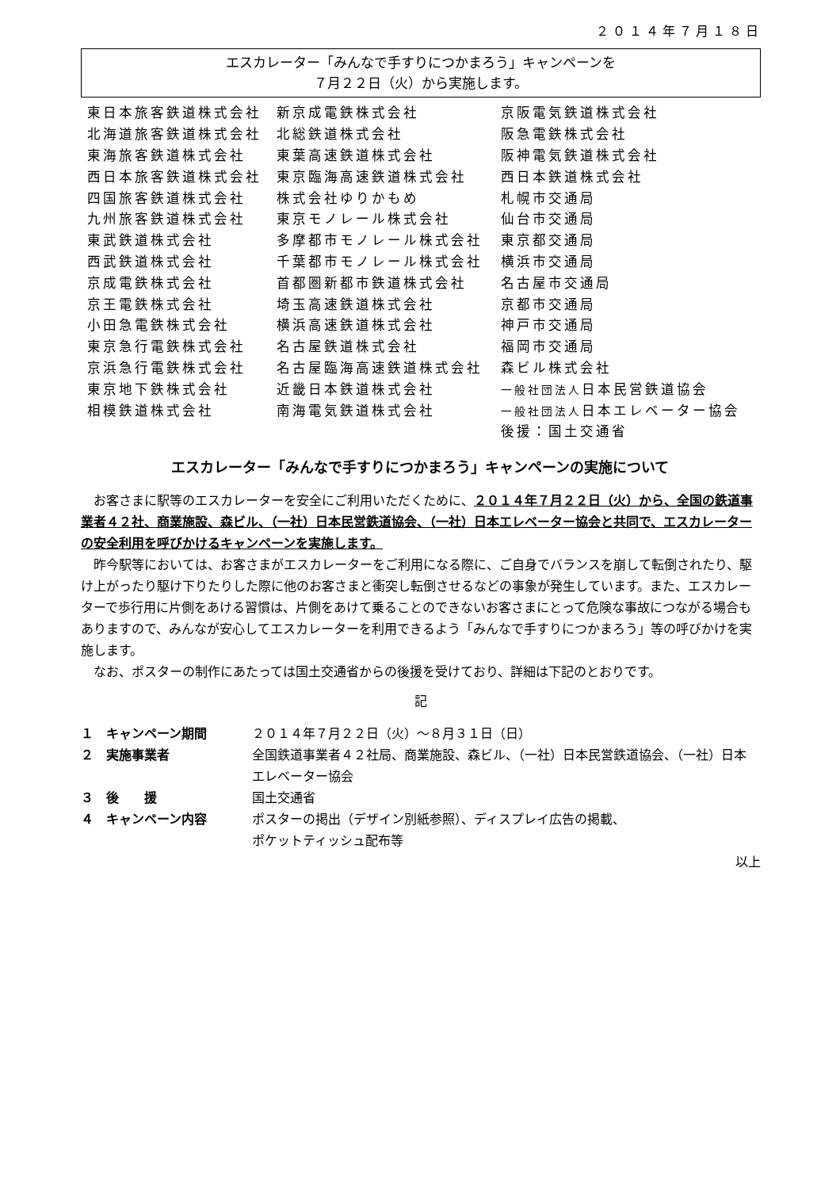２０１４年７月１８日
エスカレーター「みんなで手すりにつかまろう」キャンペーンを
７月２２日（火）から実施します。
| 東日本旅客鉄道株式会社 | 新京成電鉄株式会社 | 京阪電気鉄道株式会社 |
| 北海道旅客鉄道株式会社 | 北総鉄道株式会社 | 阪急電鉄株式会社 |
| 東海旅客鉄道株式会社 | 東葉高速鉄道株式会社 | 阪神電気鉄道株式会社 |
| 西日本旅客鉄道株式会社 | 東京臨海高速鉄道株式会社 | 西日本鉄道株式会社 |
| 四国旅客鉄道株式会社 | 株式会社ゆりかもめ | 札幌市交通局 |
| 九州旅客鉄道株式会社 | 東京モノレール株式会社 | 仙台市交通局 |
| 東武鉄道株式会社 | 多摩都市モノレール株式会社 | 東京都交通局 |
| 西武鉄道株式会社 | 千葉都市モノレール株式会社 | 横浜市交通局 |
| 京成電鉄株式会社 | 首都圏新都市鉄道株式会社 | 名古屋市交通局 |
| 京王電鉄株式会社 | 埼玉高速鉄道株式会社 | 京都市交通局 |
| 小田急電鉄株式会社 | 横浜高速鉄道株式会社 | 神戸市交通局 |
| 東京急行電鉄株式会社 | 名古屋鉄道株式会社 | 福岡市交通局 |
| 京浜急行電鉄株式会社 | 名古屋臨海高速鉄道株式会社 | 森ビル株式会社 |
| 東京地下鉄株式会社 | 近畿日本鉄道株式会社 | 一般社団法人 日本民営鉄道協会 |
| 相模鉄道株式会社 | 南海電気鉄道株式会社 | 一般社団法人 日本エレベーター協会 |
| | | 後援：国土交通省 |
エスカレーター「みんなで手すりにつかまろう」キャンペーンの実施について
お客さまに駅等のエスカレーターを安全にご利用いただくために、２０１４年７月２２日（火）から、全国の鉄道事業者４２社、商業施設、森ビル、（一社）日本民営鉄道協会、（一社）日本エレベーター協会と共同で、エスカレーターの安全利用を呼びかけるキャンペーンを実施します。
昨今駅等においては、お客さまがエスカレーターをご利用になる際に、ご自身でバランスを崩して転倒されたり、駆け上がったり駆け下りたりした際に他のお客さまと衝突し転倒させるなどの事象が発生しています。また、エスカレーターで歩行用に片側をあける習慣は、片側をあけて乗ることのできないお客さまにとって危険な事故につながる場合もありますので、みんなが安心してエスカレーターを利用できるよう「みんなで手すりにつかまろう」等の呼びかけを実施します。
なお、ポスターの制作にあたっては国土交通省からの後援を受けており、詳細は下記のとおりです。
記
| １ キャンペーン期間 | ２０１４年７月２２日（火）～８月３１日（日） |
| ２ 実施事業者 | 全国鉄道事業者４２社局、商業施設、森ビル、（一社）日本民営鉄道協会、（一社）日本エレベーター協会 |
| ３ 後 援 | 国土交通省 |
| ４ キャンペーン内容 | ポスターの掲出（デザイン別紙参照）、ディスプレイ広告の掲載、 ポケットティッシュ配布等 |
以上